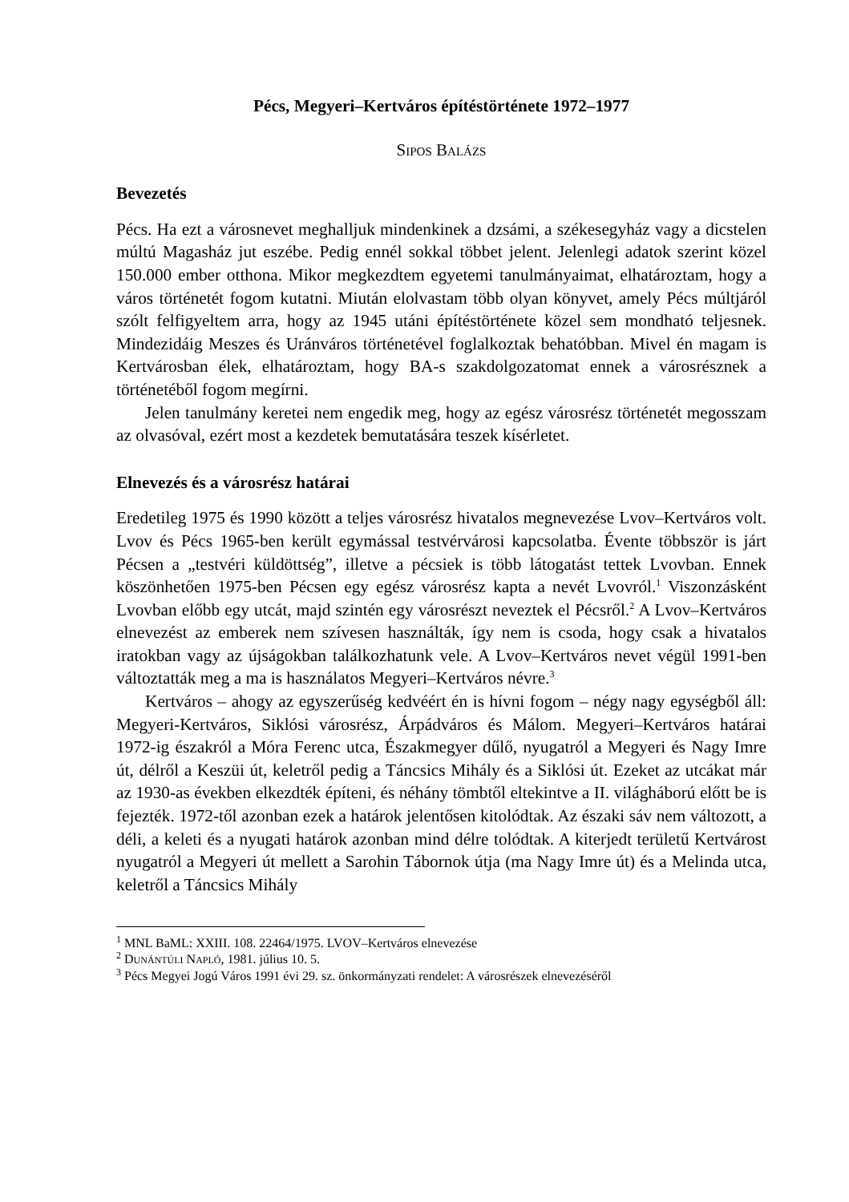Pécs, Megyeri–Kertváros építéstörténete 1972–1977
SIPOS BALÁZS
Bevezetés
Pécs. Ha ezt a városnevet meghalljuk mindenkinek a dzsámi, a székesegyház vagy a dicstelen múltú Magasház jut eszébe. Pedig ennél sokkal többet jelent. Jelenlegi adatok szerint közel 150.000 ember otthona. Mikor megkezdtem egyetemi tanulmányaimat, elhatároztam, hogy a város történetét fogom kutatni. Miután elolvastam több olyan könyvet, amely Pécs múltjáról szólt felfigyeltem arra, hogy az 1945 utáni építéstörténete közel sem mondható teljesnek. Mindezidáig Meszes és Uránváros történetével foglalkoztak behatóbban. Mivel én magam is Kertvárosban élek, elhatároztam, hogy BA-s szakdolgozatomat ennek a városrésznek a történetéből fogom megírni.
Jelen tanulmány keretei nem engedik meg, hogy az egész városrész történetét megosszam az olvasóval, ezért most a kezdetek bemutatására teszek kísérletet.
Elnevezés és a városrész határai
Eredetileg 1975 és 1990 között a teljes városrész hivatalos megnevezése Lvov–Kertváros volt. Lvov és Pécs 1965-ben került egymással testvérvárosi kapcsolatba. Évente többször is járt Pécsen a „testvéri küldöttség”, illetve a pécsiek is több látogatást tettek Lvovban. Ennek köszönhetően 1975-ben Pécsen egy egész városrész kapta a nevét Lvovról.<sup>1</sup> Viszonzásként Lvovban előbb egy utcát, majd szintén egy városrészt neveztek el Pécsről.<sup>2</sup> A Lvov–Kertváros elnevezést az emberek nem szívesen használták, így nem is csoda, hogy csak a hivatalos iratokban vagy az újságokban találkozhatunk vele. A Lvov–Kertváros nevet végül 1991-ben változtatták meg a ma is használatos Megyeri–Kertváros névre.<sup>3</sup>
Kertváros – ahogy az egyszerűség kedvéért én is hívni fogom – négy nagy egységből áll: Megyeri-Kertváros, Siklósi városrész, Árpádváros és Málom. Megyeri–Kertváros határai 1972-ig északról a Móra Ferenc utca, Északmegyer dűlő, nyugatról a Megyeri és Nagy Imre út, délről a Keszüi út, keletről pedig a Táncsics Mihály és a Siklósi út. Ezeket az utcákat már az 1930-as években elkezdték építeni, és néhány tömbtől eltekintve a II. világháború előtt be is fejezték. 1972-től azonban ezek a határok jelentősen kitolódtak. Az északi sáv nem változott, a déli, a keleti és a nyugati határok azonban mind délre tolódtak. A kiterjedt területű Kertvárost nyugatról a Megyeri út mellett a Sarohin Tábornok útja (ma Nagy Imre út) és a Melinda utca, keletről a Táncsics Mihály
<sup>1</sup> MNL BaML: XXIII. 108. 22464/1975. LVOV–Kertváros elnevezése
<sup>2</sup> DUNÁNTÚLI NAPLÓ, 1981. július 10. 5.
<sup>3</sup> Pécs Megyei Jogú Város 1991 évi 29. sz. önkormányzati rendelet: A városrészek elnevezéséről